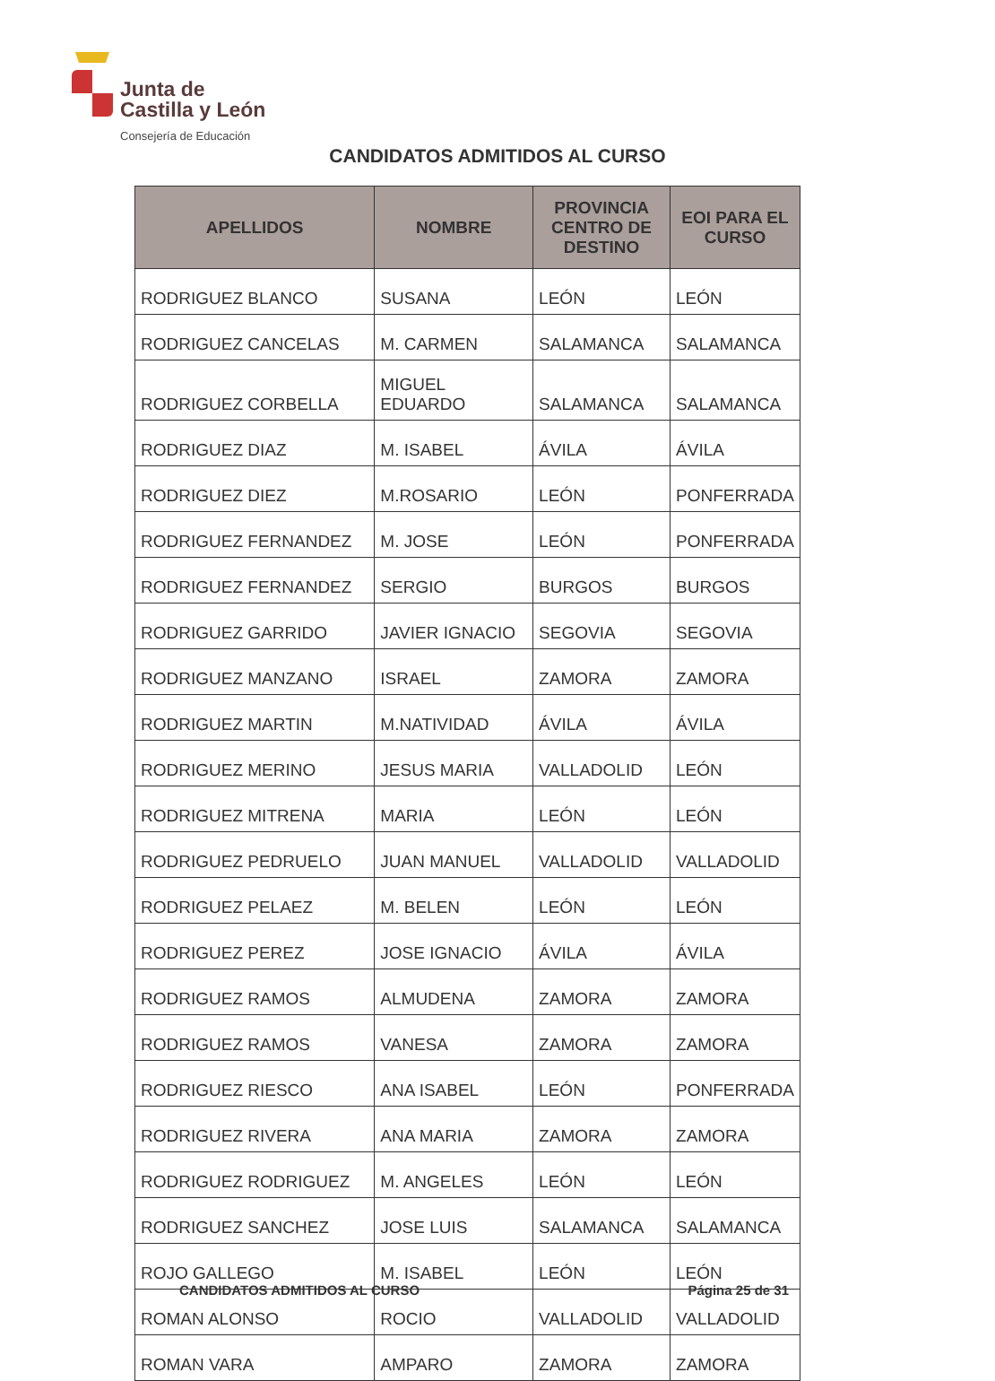Junta de
Castilla y León
Consejería de Educación
CANDIDATOS ADMITIDOS AL CURSO
| APELLIDOS | NOMBRE | PROVINCIA CENTRO DE DESTINO | EOI PARA EL CURSO |
| --- | --- | --- | --- |
| RODRIGUEZ BLANCO | SUSANA | LEÓN | LEÓN |
| RODRIGUEZ CANCELAS | M. CARMEN | SALAMANCA | SALAMANCA |
| RODRIGUEZ CORBELLA | MIGUEL EDUARDO | SALAMANCA | SALAMANCA |
| RODRIGUEZ DIAZ | M. ISABEL | ÁVILA | ÁVILA |
| RODRIGUEZ DIEZ | M.ROSARIO | LEÓN | PONFERRADA |
| RODRIGUEZ FERNANDEZ | M. JOSE | LEÓN | PONFERRADA |
| RODRIGUEZ FERNANDEZ | SERGIO | BURGOS | BURGOS |
| RODRIGUEZ GARRIDO | JAVIER IGNACIO | SEGOVIA | SEGOVIA |
| RODRIGUEZ MANZANO | ISRAEL | ZAMORA | ZAMORA |
| RODRIGUEZ MARTIN | M.NATIVIDAD | ÁVILA | ÁVILA |
| RODRIGUEZ MERINO | JESUS MARIA | VALLADOLID | LEÓN |
| RODRIGUEZ MITRENA | MARIA | LEÓN | LEÓN |
| RODRIGUEZ PEDRUELO | JUAN MANUEL | VALLADOLID | VALLADOLID |
| RODRIGUEZ PELAEZ | M. BELEN | LEÓN | LEÓN |
| RODRIGUEZ PEREZ | JOSE IGNACIO | ÁVILA | ÁVILA |
| RODRIGUEZ RAMOS | ALMUDENA | ZAMORA | ZAMORA |
| RODRIGUEZ RAMOS | VANESA | ZAMORA | ZAMORA |
| RODRIGUEZ RIESCO | ANA ISABEL | LEÓN | PONFERRADA |
| RODRIGUEZ RIVERA | ANA MARIA | ZAMORA | ZAMORA |
| RODRIGUEZ RODRIGUEZ | M. ANGELES | LEÓN | LEÓN |
| RODRIGUEZ SANCHEZ | JOSE LUIS | SALAMANCA | SALAMANCA |
| ROJO GALLEGO | M. ISABEL | LEÓN | LEÓN |
| ROMAN ALONSO | ROCIO | VALLADOLID | VALLADOLID |
| ROMAN VARA | AMPARO | ZAMORA | ZAMORA |
CANDIDATOS ADMITIDOS AL CURSO Página 25 de 31